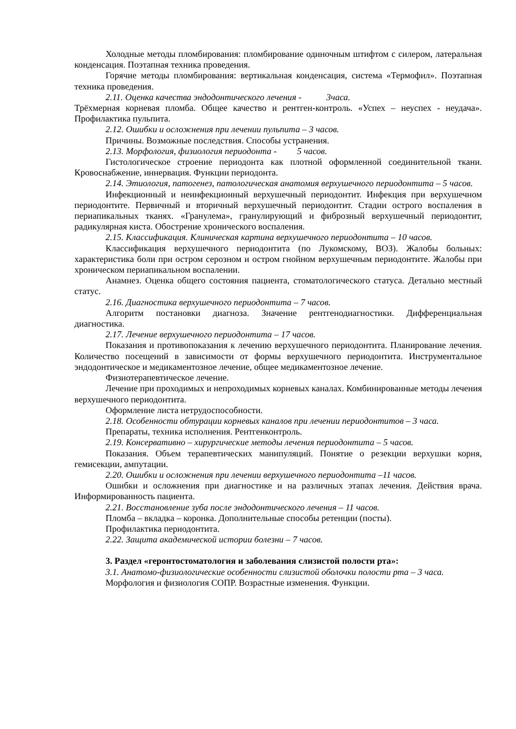Холодные методы пломбирования: пломбирование одиночным штифтом с силером, латеральная конденсация. Поэтапная техника проведения.
Горячие методы пломбирования: вертикальная конденсация, система «Термофил». Поэтапная техника проведения.
2.11. Оценка качества эндодонтического лечения - 3часа.
Трёхмерная корневая пломба. Общее качество и рентген-контроль. «Успех – неуспех - неудача». Профилактика пульпита.
2.12. Ошибки и осложнения при лечении пульпита – 3 часов.
Причины. Возможные последствия. Способы устранения.
2.13. Морфология, физиология периодонта - 5 часов.
Гистологическое строение периодонта как плотной оформленной соединительной ткани. Кровоснабжение, иннервация. Функции периодонта.
2.14. Этиология, патогенез, патологическая анатомия верхушечного периодонтита – 5 часов.
Инфекционный и неинфекционный верхушечный периодонтит. Инфекция при верхушечном периодонтите. Первичный и вторичный верхушечный периодонтит. Стадии острого воспаления в периапикальных тканях. «Гранулема», гранулирующий и фиброзный верхушечный периодонтит, радикулярная киста. Обострение хронического воспаления.
2.15. Классификация. Клиническая картина верхушечного периодонтита – 10 часов.
Классификация верхушечного периодонтита (по Лукомскому, ВОЗ). Жалобы больных: характеристика боли при остром серозном и остром гнойном верхушечным периодонтите. Жалобы при хроническом периапикальном воспалении.
Анамнез. Оценка общего состояния пациента, стоматологического статуса. Детально местный статус.
2.16. Диагностика верхушечного периодонтита – 7 часов.
Алгоритм постановки диагноза. Значение рентгенодиагностики. Дифференциальная диагностика.
2.17. Лечение верхушечного периодонтита – 17 часов.
Показания и противопоказания к лечению верхушечного периодонтита. Планирование лечения. Количество посещений в зависимости от формы верхушечного периодонтита. Инструментальное эндодонтическое и медикаментозное лечение, общее медикаментозное лечение.
Физиотерапевтическое лечение.
Лечение при проходимых и непроходимых корневых каналах. Комбинированные методы лечения верхушечного периодонтита.
Оформление листа нетрудоспособности.
2.18. Особенности обтурации корневых каналов при лечении периодонтитов – 3 часа.
Препараты, техника исполнения. Рентгенконтроль.
2.19. Консервативно – хирургические методы лечения периодонтита – 5 часов.
Показания. Объем терапевтических манипуляций. Понятие о резекции верхушки корня, гемисекции, ампутации.
2.20. Ошибки и осложнения при лечении верхушечного периодонтита –11 часов.
Ошибки и осложнения при диагностике и на различных этапах лечения. Действия врача. Информированность пациента.
2.21. Восстановление зуба после эндодонтического лечения – 11 часов.
Пломба – вкладка – коронка. Дополнительные способы ретенции (посты).
Профилактика периодонтита.
2.22. Защита академической истории болезни – 7 часов.
3. Раздел «геронтостоматология и заболевания слизистой полости рта»:
3.1. Анатомо-физиологические особенности слизистой оболочки полости рта – 3 часа.
Морфология и физиология СОПР. Возрастные изменения. Функции.